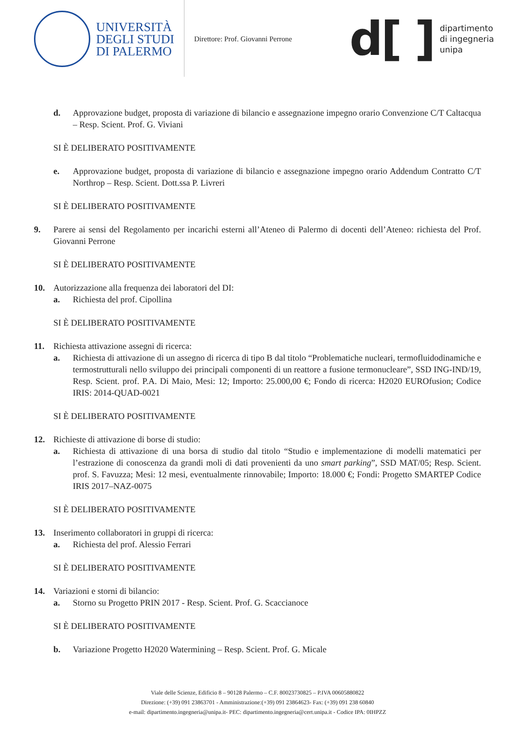UNIVERSITÀ
DEGLI STUDI
DI PALERMO
Direttore: Prof. Giovanni Perrone
d[ ]
dipartimento
di ingegneria
unipa
d. Approvazione budget, proposta di variazione di bilancio e assegnazione impegno orario Convenzione C/T Caltacqua – Resp. Scient. Prof. G. Viviani
SI È DELIBERATO POSITIVAMENTE
e. Approvazione budget, proposta di variazione di bilancio e assegnazione impegno orario Addendum Contratto C/T Northrop – Resp. Scient. Dott.ssa P. Livreri
SI È DELIBERATO POSITIVAMENTE
9. Parere ai sensi del Regolamento per incarichi esterni all’Ateneo di Palermo di docenti dell’Ateneo: richiesta del Prof. Giovanni Perrone
SI È DELIBERATO POSITIVAMENTE
10. Autorizzazione alla frequenza dei laboratori del DI:
a. Richiesta del prof. Cipollina
SI È DELIBERATO POSITIVAMENTE
11. Richiesta attivazione assegni di ricerca:
a. Richiesta di attivazione di un assegno di ricerca di tipo B dal titolo “Problematiche nucleari, termofluidodinamiche e termostrutturali nello sviluppo dei principali componenti di un reattore a fusione termonucleare”, SSD ING-IND/19, Resp. Scient. prof. P.A. Di Maio, Mesi: 12; Importo: 25.000,00 €; Fondo di ricerca: H2020 EUROfusion; Codice IRIS: 2014-QUAD-0021
SI È DELIBERATO POSITIVAMENTE
12. Richieste di attivazione di borse di studio:
a. Richiesta di attivazione di una borsa di studio dal titolo “Studio e implementazione di modelli matematici per l’estrazione di conoscenza da grandi moli di dati provenienti da uno smart parking”, SSD MAT/05; Resp. Scient. prof. S. Favuzza; Mesi: 12 mesi, eventualmente rinnovabile; Importo: 18.000 €; Fondi: Progetto SMARTEP Codice IRIS 2017–NAZ-0075
SI È DELIBERATO POSITIVAMENTE
13. Inserimento collaboratori in gruppi di ricerca:
a. Richiesta del prof. Alessio Ferrari
SI È DELIBERATO POSITIVAMENTE
14. Variazioni e storni di bilancio:
a. Storno su Progetto PRIN 2017 - Resp. Scient. Prof. G. Scaccianoce
SI È DELIBERATO POSITIVAMENTE
b. Variazione Progetto H2020 Watermining – Resp. Scient. Prof. G. Micale
Viale delle Scienze, Edificio 8 – 90128 Palermo – C.F. 80023730825 – P.IVA 00605880822
Direzione: (+39) 091 23863701 - Amministrazione:(+39) 091 23864623- Fax: (+39) 091 238 60840
e-mail: dipartimento.ingegneria@unipa.it- PEC: dipartimento.ingegneria@cert.unipa.it - Codice IPA: 0IHPZZ